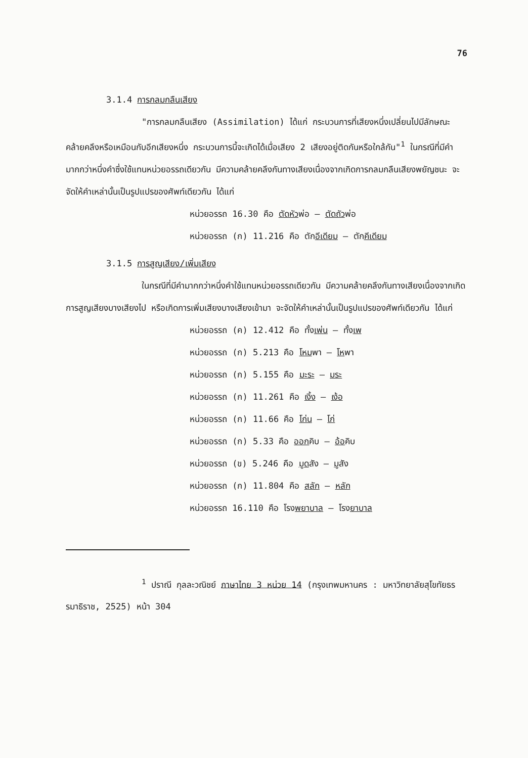76
3.1.4 การกลมกลืนเสียง
"การกลมกลืนเสียง (Assimilation) ได้แก่ กระบวนการที่เสียงหนึ่งเปลี่ยนไปมีลักษณะคล้ายคลึงหรือเหมือนกับอีกเสียงหนึ่ง กระบวนการนี้จะเกิดได้เมื่อเสียง 2 เสียงอยู่ติดกันหรือใกล้กัน"<sup>1</sup> ในกรณีที่มีคำมากกว่าหนึ่งคำซึ่งใช้แทนหน่วยอรรถเดียวกัน มีความคล้ายคลึงกันทางเสียงเนื่องจากเกิดการกลมกลืนเสียงพยัญชนะ จะจัดให้คำเหล่านั้นเป็นรูปแปรของศัพท์เดียวกัน ได้แก่
หน่วยอรรถ 16.30 คือ ตัดหัวพ่อ – ตัดถัวพ่อ
หน่วยอรรถ (ก) 11.216 คือ ตักอีเดียม – ตักคีเดียม
3.1.5 การสูญเสียง/เพิ่มเสียง
ในกรณีที่มีคำมากกว่าหนึ่งคำใช้แทนหน่วยอรรถเดียวกัน มีความคล้ายคลึงกันทางเสียงเนื่องจากเกิดการสูญเสียงบางเสียงไป หรือเกิดการเพิ่มเสียงบางเสียงเข้ามา จะจัดให้คำเหล่านั้นเป็นรูปแปรของศัพท์เดียวกัน ได้แก่
หน่วยอรรถ (ค) 12.412 คือ ทั้งเพ่น – ทั้งเพ
หน่วยอรรถ (ก) 5.213 คือ โหมพา – โหพา
หน่วยอรรถ (ก) 5.155 คือ มะระ – มระ
หน่วยอรรถ (ก) 11.261 คือ เงิ้ง – เง้อ
หน่วยอรรถ (ก) 11.66 คือ โก่น – โก่
หน่วยอรรถ (ก) 5.33 คือ ออกคิบ – อ้อคิบ
หน่วยอรรถ (ข) 5.246 คือ มูดสัง – มูสัง
หน่วยอรรถ (ก) 11.804 คือ สลัก – หลัก
หน่วยอรรถ 16.110 คือ โรงพยาบาล – โรงยาบาล
<sup>1</sup> ปราณี กุลละวณิชย์ ภาษาไทย 3 หน่วย 14 (กรุงเทพมหานคร : มหาวิทยาลัยสุโขทัยธรรมาธิราช, 2525) หน้า 304